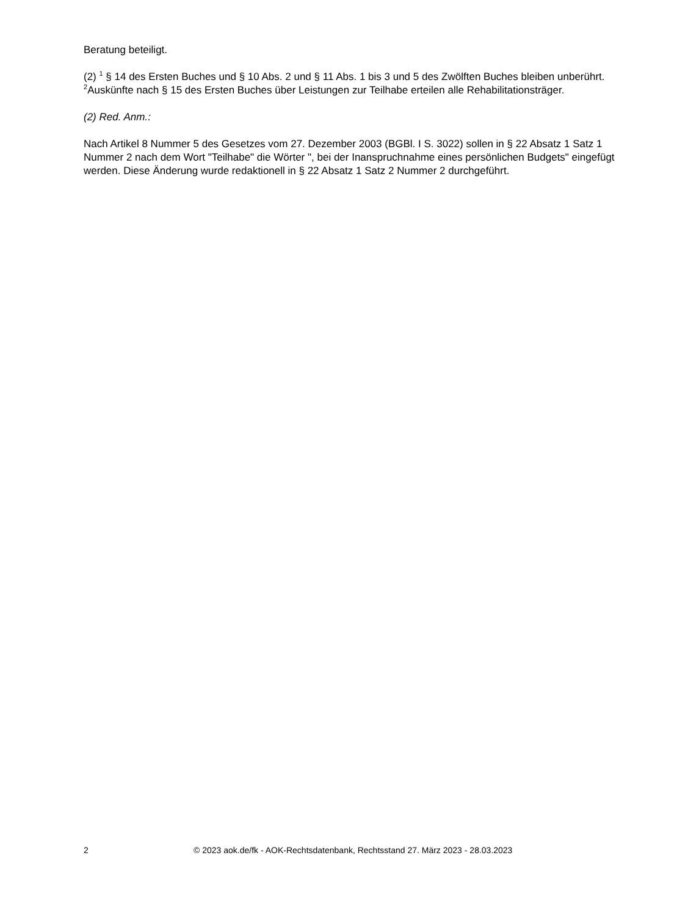Beratung beteiligt.
(2) <sup>1</sup> § 14 des Ersten Buches und § 10 Abs. 2 und § 11 Abs. 1 bis 3 und 5 des Zwölften Buches bleiben unberührt. <sup>2</sup>Auskünfte nach § 15 des Ersten Buches über Leistungen zur Teilhabe erteilen alle Rehabilitationsträger.
(2) Red. Anm.:
Nach Artikel 8 Nummer 5 des Gesetzes vom 27. Dezember 2003 (BGBl. I S. 3022) sollen in § 22 Absatz 1 Satz 1 Nummer 2 nach dem Wort "Teilhabe" die Wörter ", bei der Inanspruchnahme eines persönlichen Budgets" eingefügt werden. Diese Änderung wurde redaktionell in § 22 Absatz 1 Satz 2 Nummer 2 durchgeführt.
2 © 2023 aok.de/fk - AOK-Rechtsdatenbank, Rechtsstand 27. März 2023 - 28.03.2023